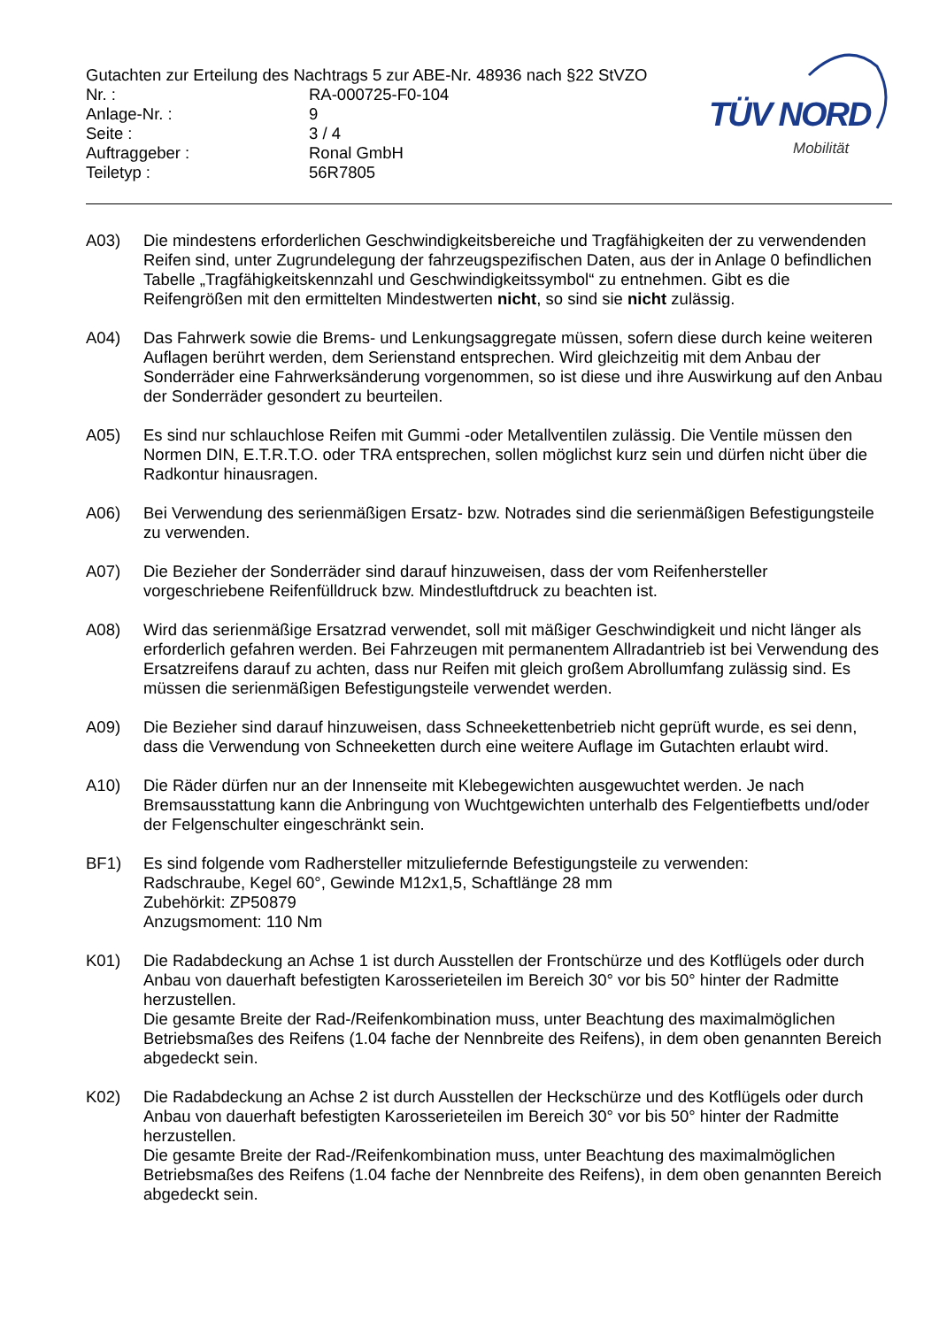TÜV NORD
Mobilität
Gutachten zur Erteilung des Nachtrags 5 zur ABE-Nr. 48936 nach §22 StVZO
Nr. :
RA-000725-F0-104
Anlage-Nr. :
9
Seite :
3 / 4
Auftraggeber :
Ronal GmbH
Teiletyp :
56R7805
A03)
Die mindestens erforderlichen Geschwindigkeitsbereiche und Tragfähigkeiten der zu verwendenden Reifen sind, unter Zugrundelegung der fahrzeugspezifischen Daten, aus der in Anlage 0 befindlichen Tabelle „Tragfähigkeitskennzahl und Geschwindigkeitssymbol“ zu entnehmen. Gibt es die Reifengrößen mit den ermittelten Mindestwerten nicht, so sind sie nicht zulässig.
A04)
Das Fahrwerk sowie die Brems- und Lenkungsaggregate müssen, sofern diese durch keine weiteren Auflagen berührt werden, dem Serienstand entsprechen. Wird gleichzeitig mit dem Anbau der Sonderräder eine Fahrwerksänderung vorgenommen, so ist diese und ihre Auswirkung auf den Anbau der Sonderräder gesondert zu beurteilen.
A05)
Es sind nur schlauchlose Reifen mit Gummi -oder Metallventilen zulässig. Die Ventile müssen den Normen DIN, E.T.R.T.O. oder TRA entsprechen, sollen möglichst kurz sein und dürfen nicht über die Radkontur hinausragen.
A06)
Bei Verwendung des serienmäßigen Ersatz- bzw. Notrades sind die serienmäßigen Befestigungsteile zu verwenden.
A07)
Die Bezieher der Sonderräder sind darauf hinzuweisen, dass der vom Reifenhersteller vorgeschriebene Reifenfülldruck bzw. Mindestluftdruck zu beachten ist.
A08)
Wird das serienmäßige Ersatzrad verwendet, soll mit mäßiger Geschwindigkeit und nicht länger als erforderlich gefahren werden. Bei Fahrzeugen mit permanentem Allradantrieb ist bei Verwendung des Ersatzreifens darauf zu achten, dass nur Reifen mit gleich großem Abrollumfang zulässig sind. Es müssen die serienmäßigen Befestigungsteile verwendet werden.
A09)
Die Bezieher sind darauf hinzuweisen, dass Schneekettenbetrieb nicht geprüft wurde, es sei denn, dass die Verwendung von Schneeketten durch eine weitere Auflage im Gutachten erlaubt wird.
A10)
Die Räder dürfen nur an der Innenseite mit Klebegewichten ausgewuchtet werden. Je nach Bremsausstattung kann die Anbringung von Wuchtgewichten unterhalb des Felgentiefbetts und/oder der Felgenschulter eingeschränkt sein.
BF1)
Es sind folgende vom Radhersteller mitzuliefernde Befestigungsteile zu verwenden:
Radschraube, Kegel 60°, Gewinde M12x1,5, Schaftlänge 28 mm
Zubehörkit: ZP50879
Anzugsmoment: 110 Nm
K01)
Die Radabdeckung an Achse 1 ist durch Ausstellen der Frontschürze und des Kotflügels oder durch Anbau von dauerhaft befestigten Karosserieteilen im Bereich 30° vor bis 50° hinter der Radmitte herzustellen.
Die gesamte Breite der Rad-/Reifenkombination muss, unter Beachtung des maximalmöglichen Betriebsmaßes des Reifens (1.04 fache der Nennbreite des Reifens), in dem oben genannten Bereich abgedeckt sein.
K02)
Die Radabdeckung an Achse 2 ist durch Ausstellen der Heckschürze und des Kotflügels oder durch Anbau von dauerhaft befestigten Karosserieteilen im Bereich 30° vor bis 50° hinter der Radmitte herzustellen.
Die gesamte Breite der Rad-/Reifenkombination muss, unter Beachtung des maximalmöglichen Betriebsmaßes des Reifens (1.04 fache der Nennbreite des Reifens), in dem oben genannten Bereich abgedeckt sein.